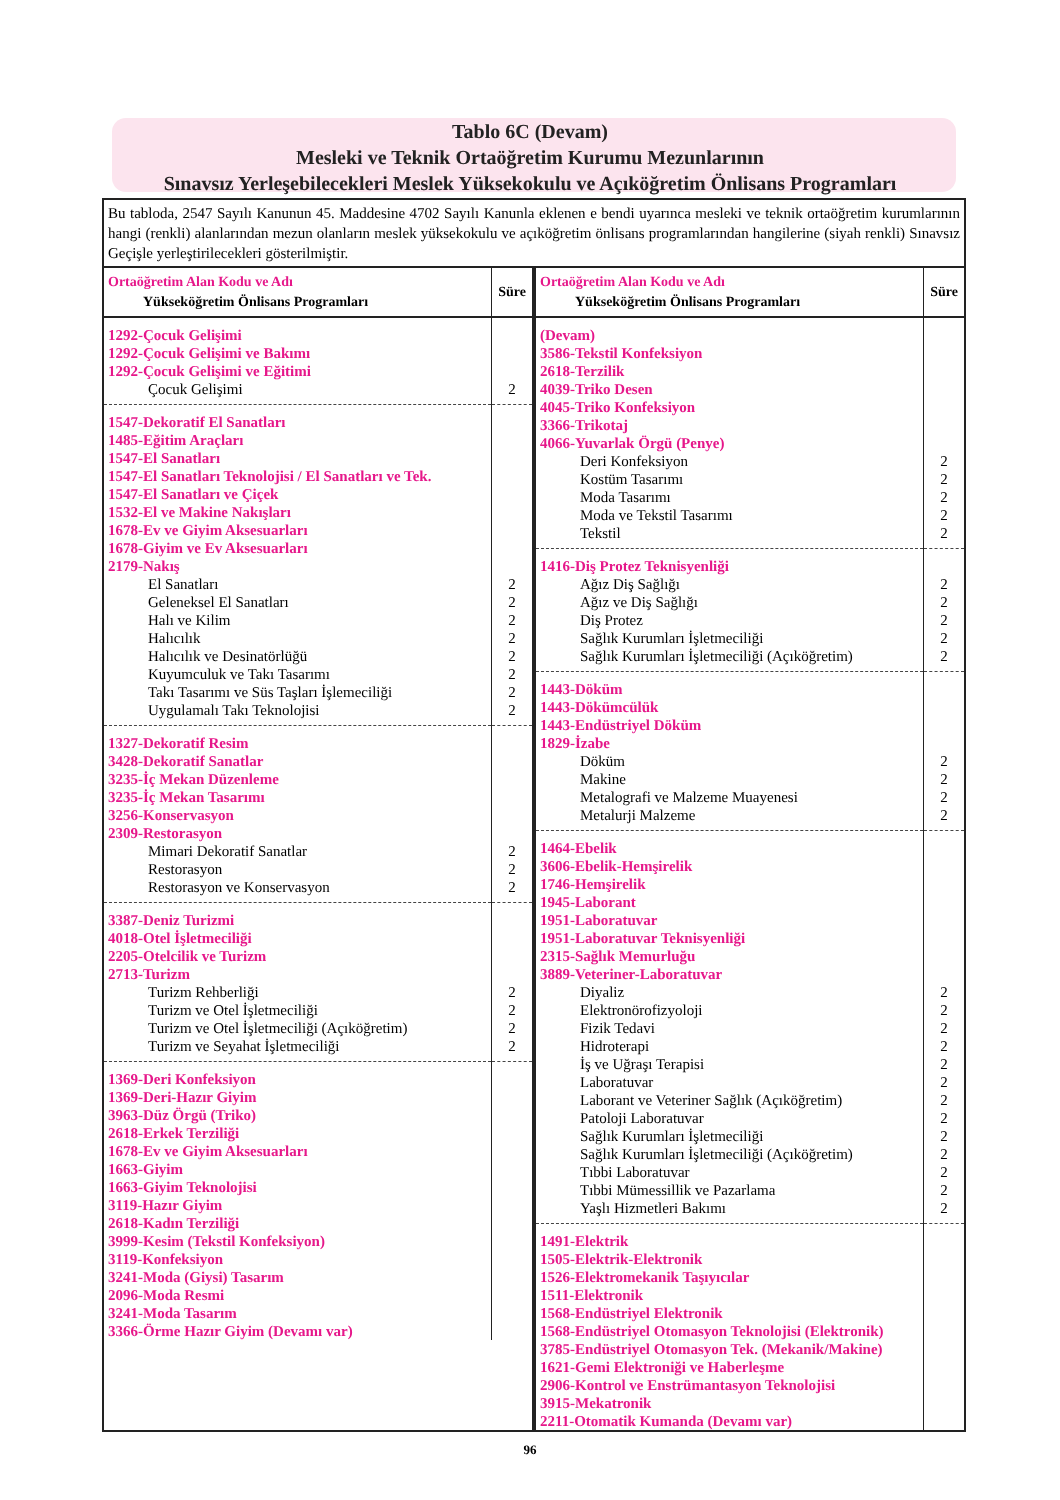Tablo 6C (Devam)
Mesleki ve Teknik Ortaöğretim Kurumu Mezunlarının
Sınavsız Yerleşebilecekleri Meslek Yüksekokulu ve Açıköğretim Önlisans Programları
Bu tabloda, 2547 Sayılı Kanunun 45. Maddesine 4702 Sayılı Kanunla eklenen e bendi uyarınca mesleki ve teknik ortaöğretim kurumlarının hangi (renkli) alanlarından mezun olanların meslek yüksekokulu ve açıköğretim önlisans programlarından hangilerine (siyah renkli) Sınavsız Geçişle yerleştirilecekleri gösterilmiştir.
| Ortaöğretim Alan Kodu ve Adı Yükseköğretim Önlisans Programları | Süre |
| --- | --- |
| 1292-Çocuk Gelişimi 1292-Çocuk Gelişimi ve Bakımı 1292-Çocuk Gelişimi ve Eğitimi | |
| Çocuk Gelişimi | 2 |
| 1547-Dekoratif El Sanatları 1485-Eğitim Araçları 1547-El Sanatları 1547-El Sanatları Teknolojisi / El Sanatları ve Tek. 1547-El Sanatları ve Çiçek 1532-El ve Makine Nakışları 1678-Ev ve Giyim Aksesuarları 1678-Giyim ve Ev Aksesuarları 2179-Nakış | |
| El Sanatları Geleneksel El Sanatları Halı ve Kilim Halıcılık Halıcılık ve Desinatörlüğü Kuyumculuk ve Takı Tasarımı Takı Tasarımı ve Süs Taşları İşlemeciliği Uygulamalı Takı Teknolojisi | 2 2 2 2 2 2 2 2 |
| 1327-Dekoratif Resim 3428-Dekoratif Sanatlar 3235-İç Mekan Düzenleme 3235-İç Mekan Tasarımı 3256-Konservasyon 2309-Restorasyon | |
| Mimari Dekoratif Sanatlar Restorasyon Restorasyon ve Konservasyon | 2 2 2 |
| 3387-Deniz Turizmi 4018-Otel İşletmeciliği 2205-Otelcilik ve Turizm 2713-Turizm | |
| Turizm Rehberliği Turizm ve Otel İşletmeciliği Turizm ve Otel İşletmeciliği (Açıköğretim) Turizm ve Seyahat İşletmeciliği | 2 2 2 2 |
| 1369-Deri Konfeksiyon 1369-Deri-Hazır Giyim 3963-Düz Örgü (Triko) 2618-Erkek Terziliği 1678-Ev ve Giyim Aksesuarları 1663-Giyim 1663-Giyim Teknolojisi 3119-Hazır Giyim 2618-Kadın Terziliği 3999-Kesim (Tekstil Konfeksiyon) 3119-Konfeksiyon 3241-Moda (Giysi) Tasarım 2096-Moda Resmi 3241-Moda Tasarım 3366-Örme Hazır Giyim (Devamı var) | |
| Ortaöğretim Alan Kodu ve Adı Yükseköğretim Önlisans Programları | Süre |
| --- | --- |
| (Devam) 3586-Tekstil Konfeksiyon 2618-Terzilik 4039-Triko Desen 4045-Triko Konfeksiyon 3366-Trikotaj 4066-Yuvarlak Örgü (Penye) | |
| Deri Konfeksiyon Kostüm Tasarımı Moda Tasarımı Moda ve Tekstil Tasarımı Tekstil | 2 2 2 2 2 |
| 1416-Diş Protez Teknisyenliği | |
| Ağız Diş Sağlığı Ağız ve Diş Sağlığı Diş Protez Sağlık Kurumları İşletmeciliği Sağlık Kurumları İşletmeciliği (Açıköğretim) | 2 2 2 2 2 |
| 1443-Döküm 1443-Dökümcülük 1443-Endüstriyel Döküm 1829-İzabe | |
| Döküm Makine Metalografi ve Malzeme Muayenesi Metalurji Malzeme | 2 2 2 2 |
| 1464-Ebelik 3606-Ebelik-Hemşirelik 1746-Hemşirelik 1945-Laborant 1951-Laboratuvar 1951-Laboratuvar Teknisyenliği 2315-Sağlık Memurluğu 3889-Veteriner-Laboratuvar | |
| Diyaliz Elektronörofizyoloji Fizik Tedavi Hidroterapi İş ve Uğraşı Terapisi Laboratuvar Laborant ve Veteriner Sağlık (Açıköğretim) Patoloji Laboratuvar Sağlık Kurumları İşletmeciliği Sağlık Kurumları İşletmeciliği (Açıköğretim) Tıbbi Laboratuvar Tıbbi Mümessillik ve Pazarlama Yaşlı Hizmetleri Bakımı | 2 2 2 2 2 2 2 2 2 2 2 2 2 |
| 1491-Elektrik 1505-Elektrik-Elektronik 1526-Elektromekanik Taşıyıcılar 1511-Elektronik 1568-Endüstriyel Elektronik 1568-Endüstriyel Otomasyon Teknolojisi (Elektronik) 3785-Endüstriyel Otomasyon Tek. (Mekanik/Makine) 1621-Gemi Elektroniği ve Haberleşme 2906-Kontrol ve Enstrümantasyon Teknolojisi 3915-Mekatronik 2211-Otomatik Kumanda (Devamı var) | |
96